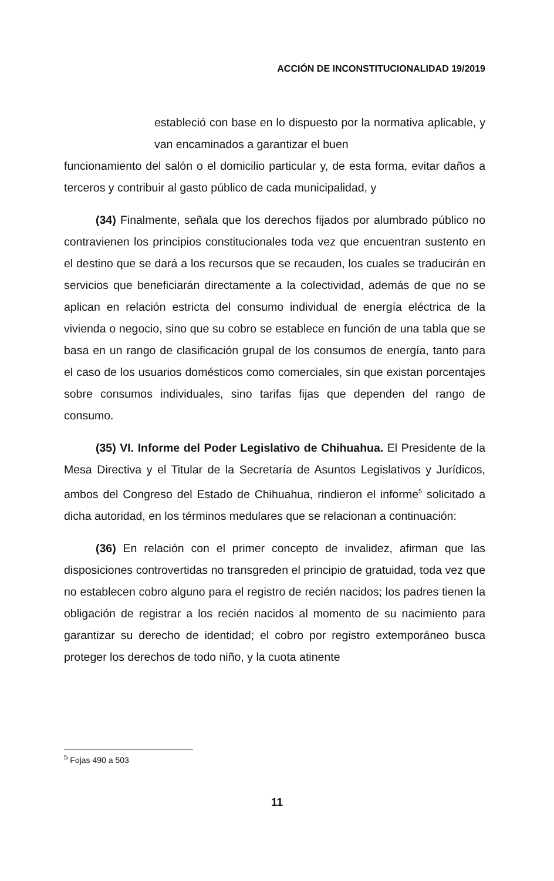ACCIÓN DE INCONSTITUCIONALIDAD 19/2019
estableció con base en lo dispuesto por la normativa aplicable, y van encaminados a garantizar el buen
funcionamiento del salón o el domicilio particular y, de esta forma, evitar daños a terceros y contribuir al gasto público de cada municipalidad, y
(34) Finalmente, señala que los derechos fijados por alumbrado público no contravienen los principios constitucionales toda vez que encuentran sustento en el destino que se dará a los recursos que se recauden, los cuales se traducirán en servicios que beneficiarán directamente a la colectividad, además de que no se aplican en relación estricta del consumo individual de energía eléctrica de la vivienda o negocio, sino que su cobro se establece en función de una tabla que se basa en un rango de clasificación grupal de los consumos de energía, tanto para el caso de los usuarios domésticos como comerciales, sin que existan porcentajes sobre consumos individuales, sino tarifas fijas que dependen del rango de consumo.
(35) VI. Informe del Poder Legislativo de Chihuahua. El Presidente de la Mesa Directiva y el Titular de la Secretaría de Asuntos Legislativos y Jurídicos, ambos del Congreso del Estado de Chihuahua, rindieron el informe<sup>5</sup> solicitado a dicha autoridad, en los términos medulares que se relacionan a continuación:
(36) En relación con el primer concepto de invalidez, afirman que las disposiciones controvertidas no transgreden el principio de gratuidad, toda vez que no establecen cobro alguno para el registro de recién nacidos; los padres tienen la obligación de registrar a los recién nacidos al momento de su nacimiento para garantizar su derecho de identidad; el cobro por registro extemporáneo busca proteger los derechos de todo niño, y la cuota atinente
<sup>5</sup> Fojas 490 a 503
11